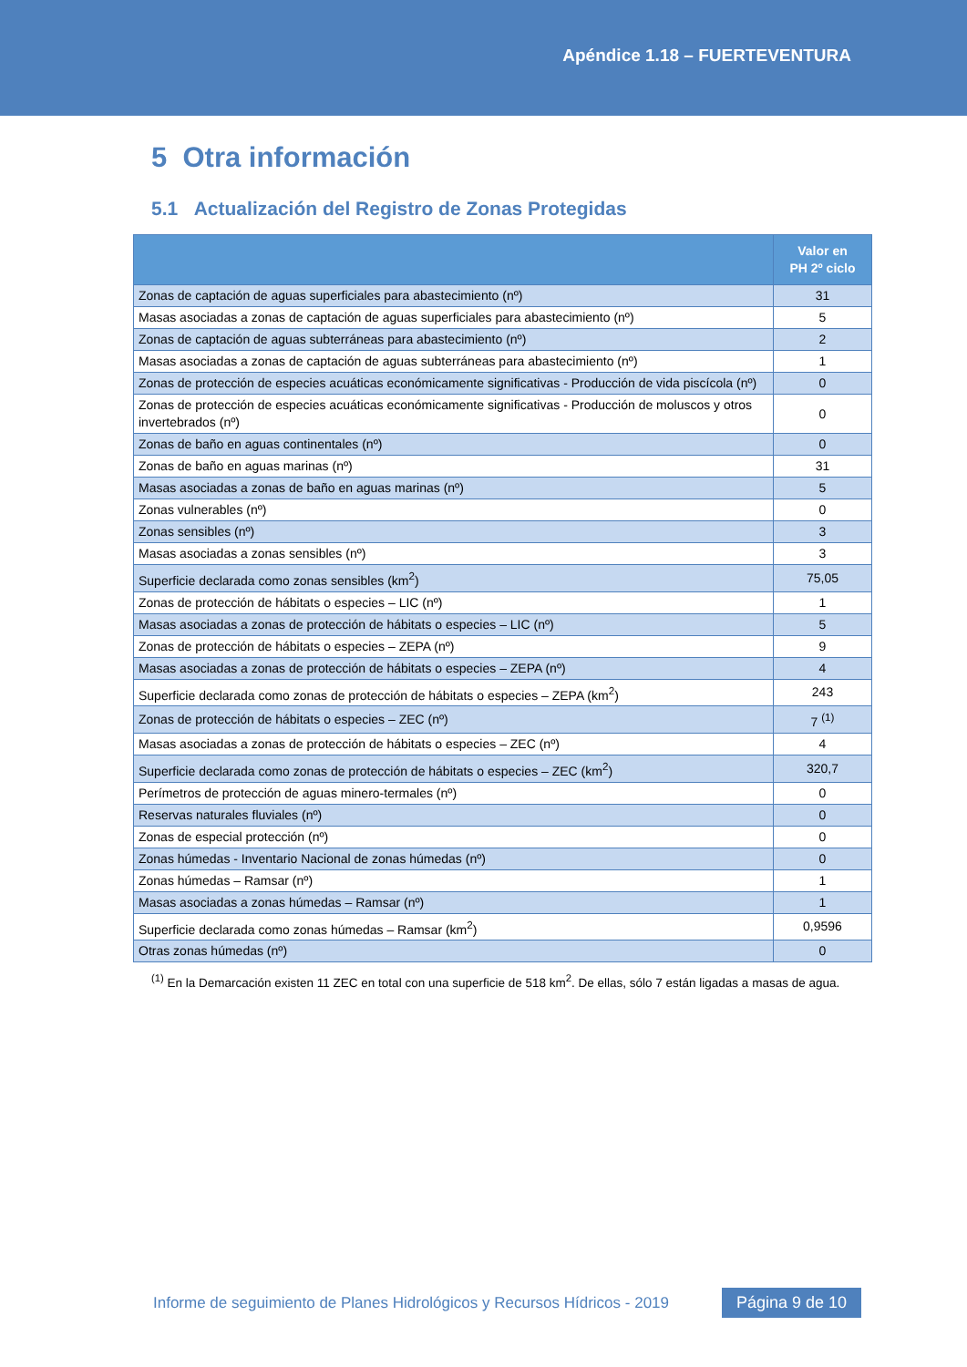Apéndice 1.18 – FUERTEVENTURA
5 Otra información
5.1 Actualización del Registro de Zonas Protegidas
| | Valor en PH 2º ciclo |
| --- | --- |
| Zonas de captación de aguas superficiales para abastecimiento (nº) | 31 |
| Masas asociadas a zonas de captación de aguas superficiales para abastecimiento (nº) | 5 |
| Zonas de captación de aguas subterráneas para abastecimiento (nº) | 2 |
| Masas asociadas a zonas de captación de aguas subterráneas para abastecimiento (nº) | 1 |
| Zonas de protección de especies acuáticas económicamente significativas - Producción de vida piscícola (nº) | 0 |
| Zonas de protección de especies acuáticas económicamente significativas - Producción de moluscos y otros invertebrados (nº) | 0 |
| Zonas de baño en aguas continentales (nº) | 0 |
| Zonas de baño en aguas marinas (nº) | 31 |
| Masas asociadas a zonas de baño en aguas marinas (nº) | 5 |
| Zonas vulnerables (nº) | 0 |
| Zonas sensibles (nº) | 3 |
| Masas asociadas a zonas sensibles (nº) | 3 |
| Superficie declarada como zonas sensibles (km<sup>2</sup>) | 75,05 |
| Zonas de protección de hábitats o especies – LIC (nº) | 1 |
| Masas asociadas a zonas de protección de hábitats o especies – LIC (nº) | 5 |
| Zonas de protección de hábitats o especies – ZEPA (nº) | 9 |
| Masas asociadas a zonas de protección de hábitats o especies – ZEPA (nº) | 4 |
| Superficie declarada como zonas de protección de hábitats o especies – ZEPA (km<sup>2</sup>) | 243 |
| Zonas de protección de hábitats o especies – ZEC (nº) | 7 <sup>(1)</sup> |
| Masas asociadas a zonas de protección de hábitats o especies – ZEC (nº) | 4 |
| Superficie declarada como zonas de protección de hábitats o especies – ZEC (km<sup>2</sup>) | 320,7 |
| Perímetros de protección de aguas minero-termales (nº) | 0 |
| Reservas naturales fluviales (nº) | 0 |
| Zonas de especial protección (nº) | 0 |
| Zonas húmedas - Inventario Nacional de zonas húmedas (nº) | 0 |
| Zonas húmedas – Ramsar (nº) | 1 |
| Masas asociadas a zonas húmedas – Ramsar (nº) | 1 |
| Superficie declarada como zonas húmedas – Ramsar (km<sup>2</sup>) | 0,9596 |
| Otras zonas húmedas (nº) | 0 |
<sup>(1)</sup> En la Demarcación existen 11 ZEC en total con una superficie de 518 km<sup>2</sup>. De ellas, sólo 7 están ligadas a masas de agua.
Informe de seguimiento de Planes Hidrológicos y Recursos Hídricos - 2019 Página 9 de 10